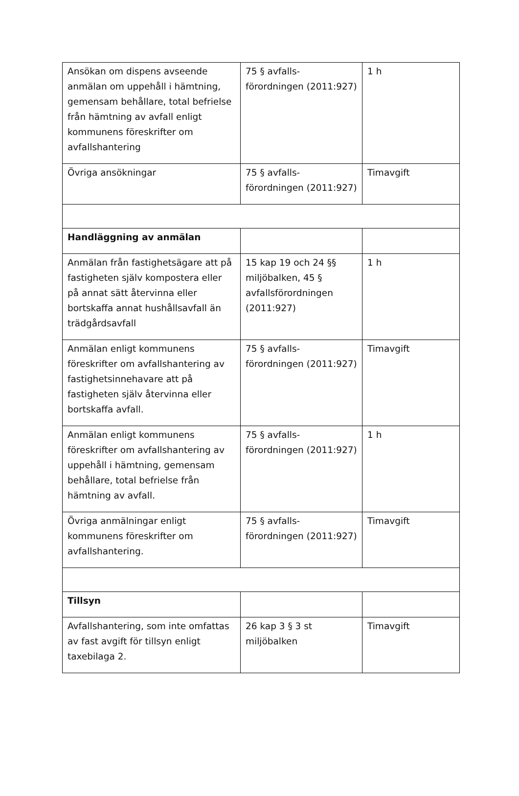| Ansökan om dispens avseende anmälan om uppehåll i hämtning, gemensam behållare, total befrielse från hämtning av avfall enligt kommunens föreskrifter om avfallshantering | 75 § avfalls-förordningen (2011:927) | 1 h |
| Övriga ansökningar | 75 § avfalls-förordningen (2011:927) | Timavgift |
| Handläggning av anmälan | | |
| Anmälan från fastighetsägare att på fastigheten själv kompostera eller på annat sätt återvinna eller bortskaffa annat hushållsavfall än trädgårdsavfall | 15 kap 19 och 24 §§ miljöbalken, 45 § avfallsförordningen (2011:927) | 1 h |
| Anmälan enligt kommunens föreskrifter om avfallshantering av fastighetsinnehavare att på fastigheten själv återvinna eller bortskaffa avfall. | 75 § avfalls-förordningen (2011:927) | Timavgift |
| Anmälan enligt kommunens föreskrifter om avfallshantering av uppehåll i hämtning, gemensam behållare, total befrielse från hämtning av avfall. | 75 § avfalls-förordningen (2011:927) | 1 h |
| Övriga anmälningar enligt kommunens föreskrifter om avfallshantering. | 75 § avfalls-förordningen (2011:927) | Timavgift |
| Tillsyn | | |
| Avfallshantering, som inte omfattas av fast avgift för tillsyn enligt taxebilaga 2. | 26 kap 3 § 3 st miljöbalken | Timavgift |